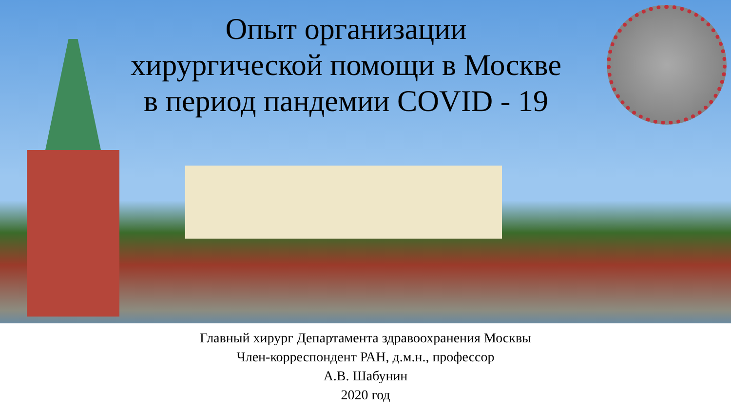Опыт организации
хирургической помощи в Москве
в период пандемии COVID - 19
Главный хирург Департамента здравоохранения Москвы
Член-корреспондент РАН, д.м.н., профессор
А.В. Шабунин
2020 год